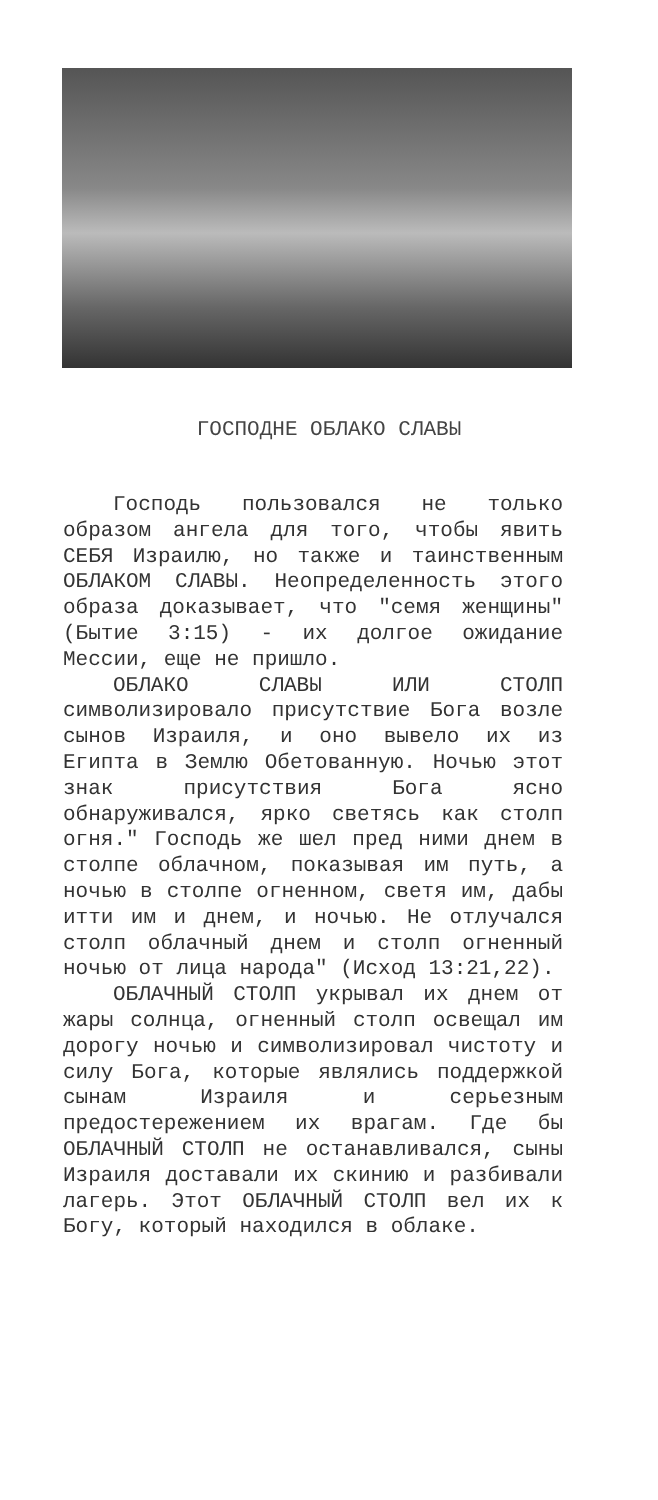ГОСПОДНЕ ОБЛАКО СЛАВЫ
Господь пользовался не только образом ангела для того, чтобы явить СЕБЯ Израилю, но также и таинственным ОБЛАКОМ СЛАВЫ. Неопределенность этого образа доказывает, что "семя женщины" (Бытие 3:15) - их долгое ожидание Мессии, еще не пришло.
ОБЛАКО СЛАВЫ ИЛИ СТОЛП символизировало присутствие Бога возле сынов Израиля, и оно вывело их из Египта в Землю Обетованную. Ночью этот знак присутствия Бога ясно обнаруживался, ярко светясь как столп огня." Господь же шел пред ними днем в столпе облачном, показывая им путь, а ночью в столпе огненном, светя им, дабы итти им и днем, и ночью. Не отлучался столп облачный днем и столп огненный ночью от лица народа" (Исход 13:21,22).
ОБЛАЧНЫЙ СТОЛП укрывал их днем от жары солнца, огненный столп освещал им дорогу ночью и символизировал чистоту и силу Бога, которые являлись поддержкой сынам Израиля и серьезным предостережением их врагам. Где бы ОБЛАЧНЫЙ СТОЛП не останавливался, сыны Израиля доставали их скинию и разбивали лагерь. Этот ОБЛАЧНЫЙ СТОЛП вел их к Богу, который находился в облаке.